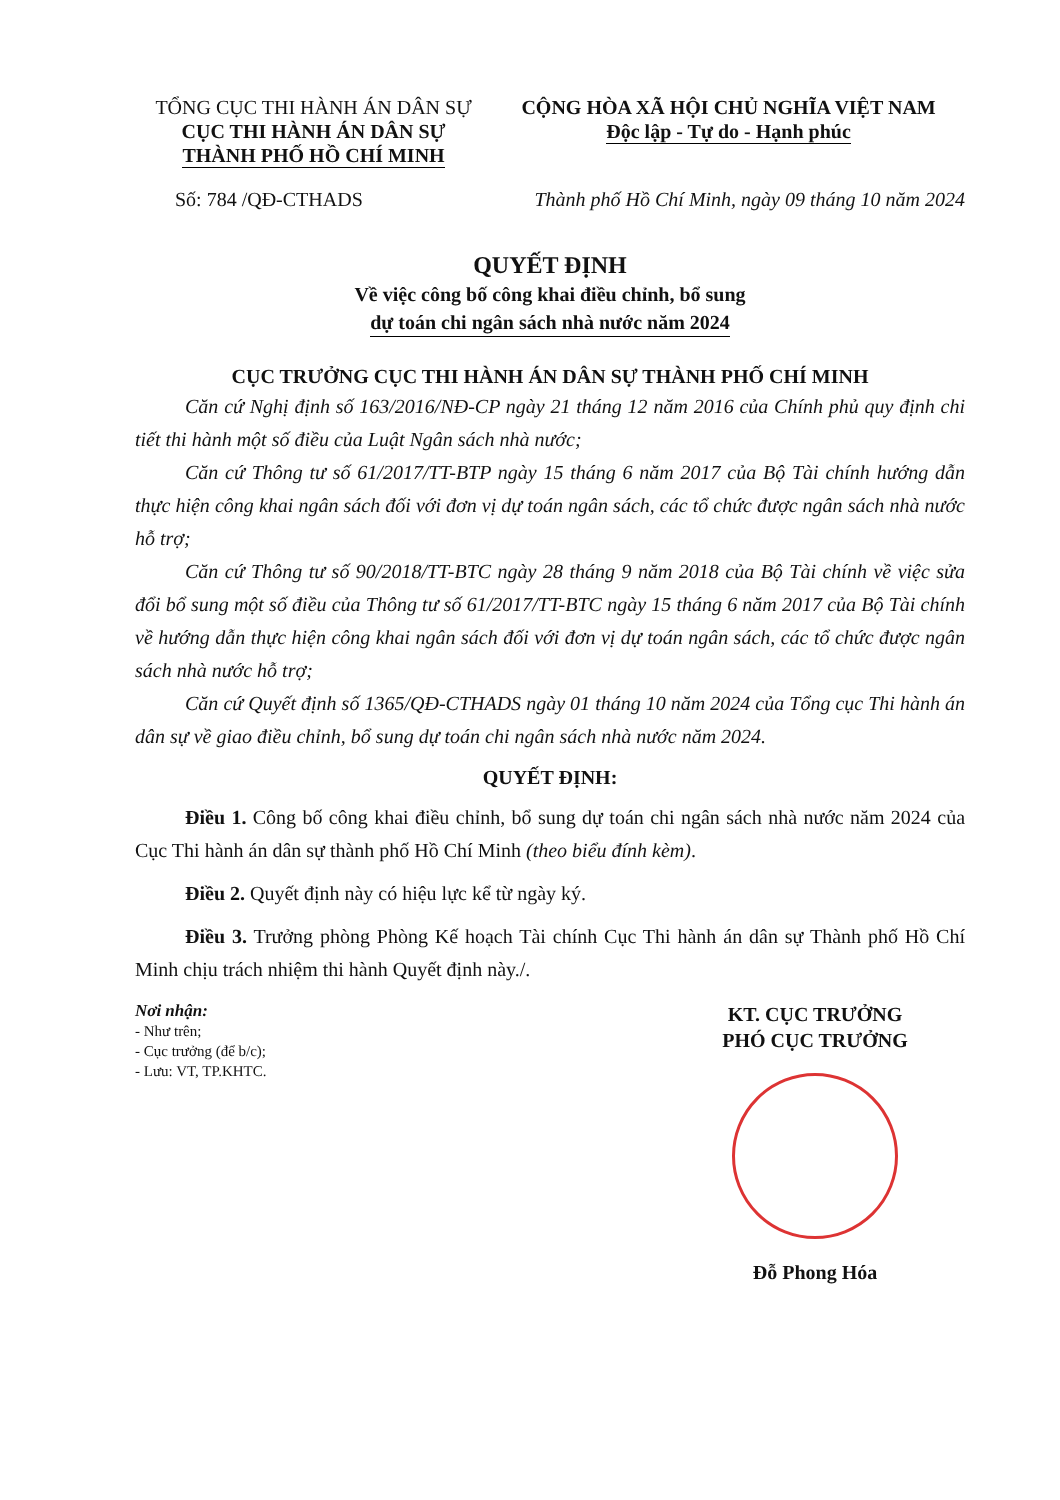TỔNG CỤC THI HÀNH ÁN DÂN SỰ
CỤC THI HÀNH ÁN DÂN SỰ
THÀNH PHỐ HỒ CHÍ MINH
CỘNG HÒA XÃ HỘI CHỦ NGHĨA VIỆT NAM
Độc lập - Tự do - Hạnh phúc
Số: 784 /QĐ-CTHADS Thành phố Hồ Chí Minh, ngày 09 tháng 10 năm 2024
QUYẾT ĐỊNH
Về việc công bố công khai điều chỉnh, bổ sung
dự toán chi ngân sách nhà nước năm 2024
CỤC TRƯỞNG CỤC THI HÀNH ÁN DÂN SỰ THÀNH PHỐ CHÍ MINH
Căn cứ Nghị định số 163/2016/NĐ-CP ngày 21 tháng 12 năm 2016 của Chính phủ quy định chi tiết thi hành một số điều của Luật Ngân sách nhà nước;
Căn cứ Thông tư số 61/2017/TT-BTP ngày 15 tháng 6 năm 2017 của Bộ Tài chính hướng dẫn thực hiện công khai ngân sách đối với đơn vị dự toán ngân sách, các tổ chức được ngân sách nhà nước hỗ trợ;
Căn cứ Thông tư số 90/2018/TT-BTC ngày 28 tháng 9 năm 2018 của Bộ Tài chính về việc sửa đổi bổ sung một số điều của Thông tư số 61/2017/TT-BTC ngày 15 tháng 6 năm 2017 của Bộ Tài chính về hướng dẫn thực hiện công khai ngân sách đối với đơn vị dự toán ngân sách, các tổ chức được ngân sách nhà nước hỗ trợ;
Căn cứ Quyết định số 1365/QĐ-CTHADS ngày 01 tháng 10 năm 2024 của Tổng cục Thi hành án dân sự về giao điều chỉnh, bổ sung dự toán chi ngân sách nhà nước năm 2024.
QUYẾT ĐỊNH:
Điều 1. Công bố công khai điều chỉnh, bổ sung dự toán chi ngân sách nhà nước năm 2024 của Cục Thi hành án dân sự thành phố Hồ Chí Minh (theo biểu đính kèm).
Điều 2. Quyết định này có hiệu lực kể từ ngày ký.
Điều 3. Trưởng phòng Phòng Kế hoạch Tài chính Cục Thi hành án dân sự Thành phố Hồ Chí Minh chịu trách nhiệm thi hành Quyết định này./.
Nơi nhận:
- Như trên;
- Cục trưởng (để b/c);
- Lưu: VT, TP.KHTC.
KT. CỤC TRƯỞNG
PHÓ CỤC TRƯỞNG
Đỗ Phong Hóa